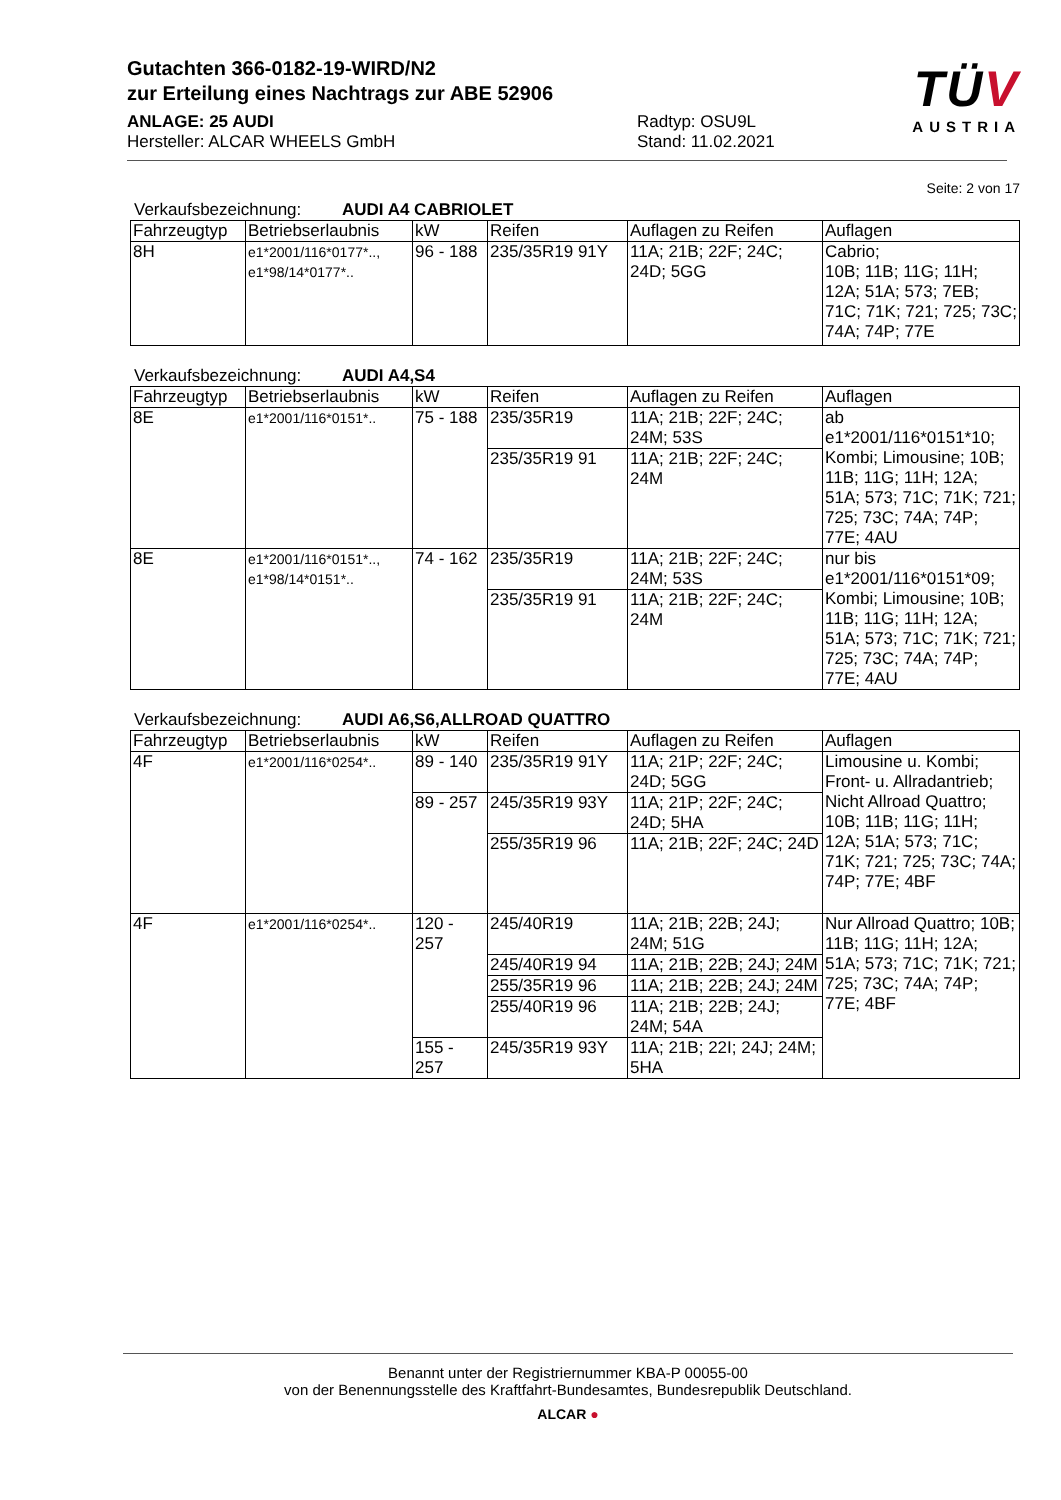Gutachten 366-0182-19-WIRD/N2
zur Erteilung eines Nachtrags zur ABE 52906
ANLAGE: 25 AUDI
Hersteller: ALCAR WHEELS GmbH
Radtyp: OSU9L
Stand: 11.02.2021
TÜV
AUSTRIA
Seite: 2 von 17
Verkaufsbezeichnung: AUDI A4 CABRIOLET
| Fahrzeugtyp | Betriebserlaubnis | kW | Reifen | Auflagen zu Reifen | Auflagen |
| --- | --- | --- | --- | --- | --- |
| 8H | e1*2001/116*0177*.., e1*98/14*0177*.. | 96 - 188 | 235/35R19 91Y | 11A; 21B; 22F; 24C; 24D; 5GG | Cabrio; 10B; 11B; 11G; 11H; 12A; 51A; 573; 7EB; 71C; 71K; 721; 725; 73C; 74A; 74P; 77E |
Verkaufsbezeichnung: AUDI A4,S4
| Fahrzeugtyp | Betriebserlaubnis | kW | Reifen | Auflagen zu Reifen | Auflagen |
| --- | --- | --- | --- | --- | --- |
| 8E | e1*2001/116*0151*.. | 75 - 188 | 235/35R19 | 11A; 21B; 22F; 24C; 24M; 53S | ab e1*2001/116*0151*10; Kombi; Limousine; 10B; 11B; 11G; 11H; 12A; 51A; 573; 71C; 71K; 721; 725; 73C; 74A; 74P; 77E; 4AU |
| | | | 235/35R19 91 | 11A; 21B; 22F; 24C; 24M | |
| 8E | e1*2001/116*0151*.., e1*98/14*0151*.. | 74 - 162 | 235/35R19 | 11A; 21B; 22F; 24C; 24M; 53S | nur bis e1*2001/116*0151*09; Kombi; Limousine; 10B; 11B; 11G; 11H; 12A; 51A; 573; 71C; 71K; 721; 725; 73C; 74A; 74P; 77E; 4AU |
| | | | 235/35R19 91 | 11A; 21B; 22F; 24C; 24M | |
Verkaufsbezeichnung: AUDI A6,S6,ALLROAD QUATTRO
| Fahrzeugtyp | Betriebserlaubnis | kW | Reifen | Auflagen zu Reifen | Auflagen |
| --- | --- | --- | --- | --- | --- |
| 4F | e1*2001/116*0254*.. | 89 - 140 | 235/35R19 91Y | 11A; 21P; 22F; 24C; 24D; 5GG | Limousine u. Kombi; Front- u. Allradantrieb; Nicht Allroad Quattro; 10B; 11B; 11G; 11H; 12A; 51A; 573; 71C; 71K; 721; 725; 73C; 74A; 74P; 77E; 4BF |
| | | 89 - 257 | 245/35R19 93Y | 11A; 21P; 22F; 24C; 24D; 5HA | |
| | | | 255/35R19 96 | 11A; 21B; 22F; 24C; 24D | |
| 4F | e1*2001/116*0254*.. | 120 - 257 | 245/40R19 | 11A; 21B; 22B; 24J; 24M; 51G | Nur Allroad Quattro; 10B; 11B; 11G; 11H; 12A; 51A; 573; 71C; 71K; 721; 725; 73C; 74A; 74P; 77E; 4BF |
| | | | 245/40R19 94 | 11A; 21B; 22B; 24J; 24M | |
| | | | 255/35R19 96 | 11A; 21B; 22B; 24J; 24M | |
| | | | 255/40R19 96 | 11A; 21B; 22B; 24J; 24M; 54A | |
| | | 155 - 257 | 245/35R19 93Y | 11A; 21B; 22I; 24J; 24M; 5HA | |
Benannt unter der Registriernummer KBA-P 00055-00
von der Benennungsstelle des Kraftfahrt-Bundesamtes, Bundesrepublik Deutschland.
ALCAR ●